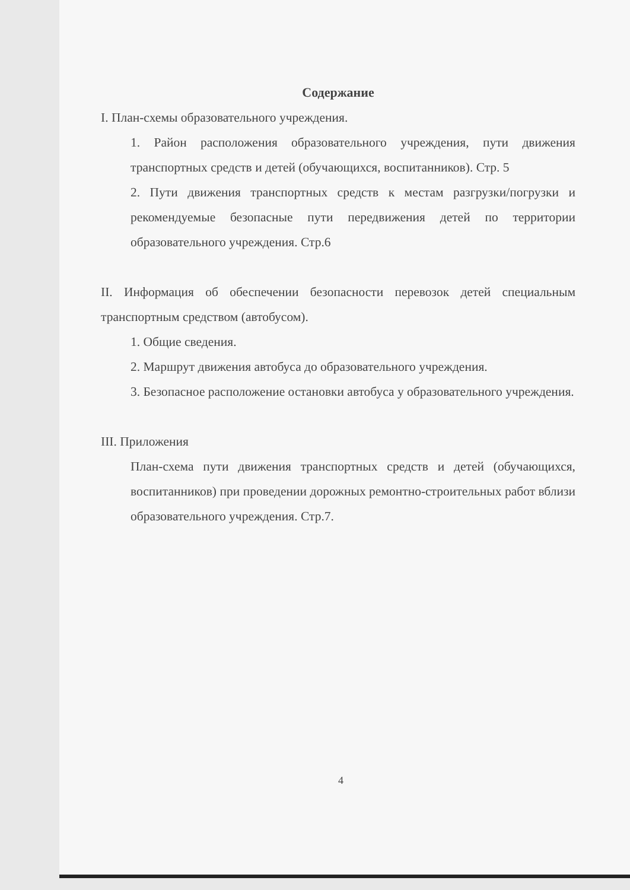Содержание
I. План-схемы образовательного учреждения.
1. Район расположения образовательного учреждения, пути движения транспортных средств и детей (обучающихся, воспитанников). Стр. 5
2. Пути движения транспортных средств к местам разгрузки/погрузки и рекомендуемые безопасные пути передвижения детей по территории образовательного учреждения. Стр.6
II. Информация об обеспечении безопасности перевозок детей специальным транспортным средством (автобусом).
1. Общие сведения.
2. Маршрут движения автобуса до образовательного учреждения.
3. Безопасное расположение остановки автобуса у образовательного учреждения.
III. Приложения
План-схема пути движения транспортных средств и детей (обучающихся, воспитанников) при проведении дорожных ремонтно-строительных работ вблизи образовательного учреждения. Стр.7.
4